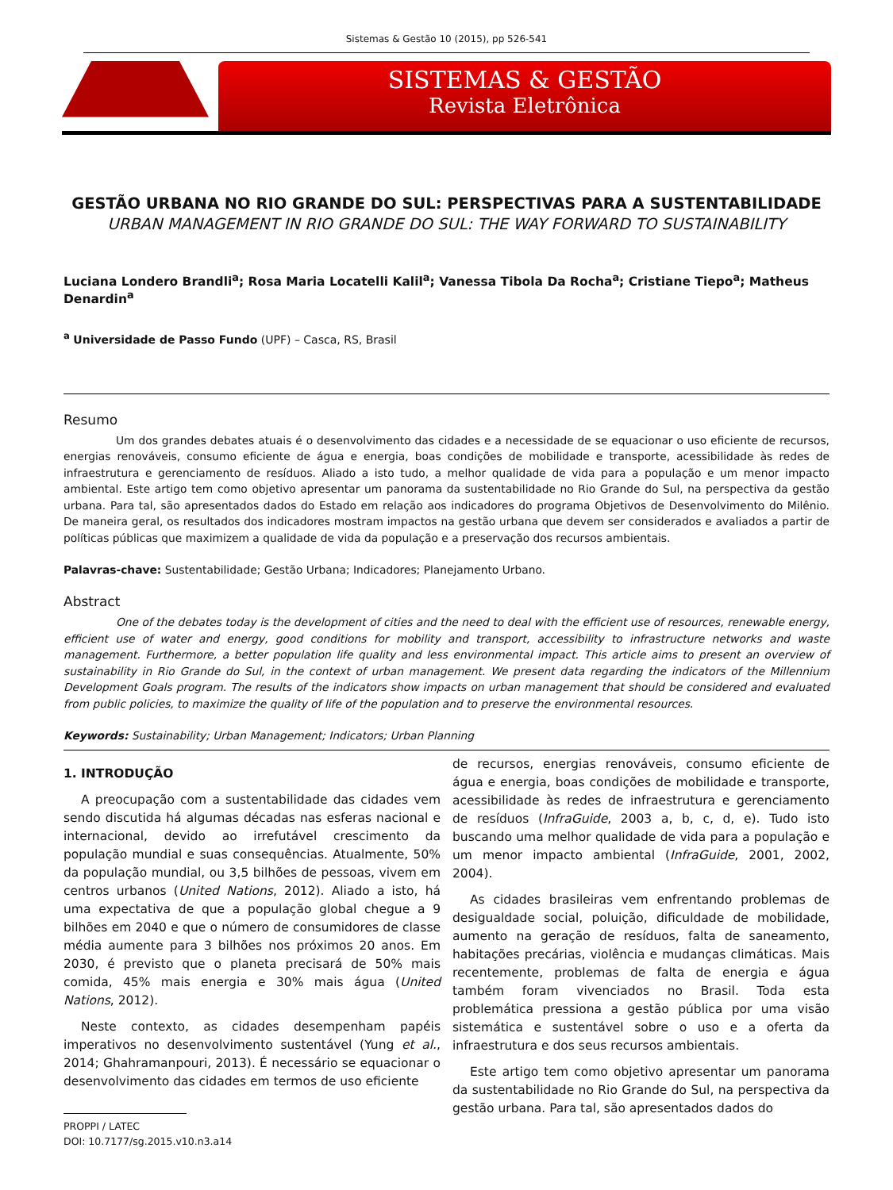Sistemas & Gestão 10 (2015), pp 526-541
SISTEMAS & GESTÃO
Revista Eletrônica
GESTÃO URBANA NO RIO GRANDE DO SUL: PERSPECTIVAS PARA A SUSTENTABILIDADE
URBAN MANAGEMENT IN RIO GRANDE DO SUL: THE WAY FORWARD TO SUSTAINABILITY
Luciana Londero Brandli<sup>a</sup>; Rosa Maria Locatelli Kalil<sup>a</sup>; Vanessa Tibola Da Rocha<sup>a</sup>; Cristiane Tiepo<sup>a</sup>; Matheus Denardin<sup>a</sup>
<sup>a</sup> Universidade de Passo Fundo (UPF) – Casca, RS, Brasil
Resumo
Um dos grandes debates atuais é o desenvolvimento das cidades e a necessidade de se equacionar o uso eficiente de recursos, energias renováveis, consumo eficiente de água e energia, boas condições de mobilidade e transporte, acessibilidade às redes de infraestrutura e gerenciamento de resíduos. Aliado a isto tudo, a melhor qualidade de vida para a população e um menor impacto ambiental. Este artigo tem como objetivo apresentar um panorama da sustentabilidade no Rio Grande do Sul, na perspectiva da gestão urbana. Para tal, são apresentados dados do Estado em relação aos indicadores do programa Objetivos de Desenvolvimento do Milênio. De maneira geral, os resultados dos indicadores mostram impactos na gestão urbana que devem ser considerados e avaliados a partir de políticas públicas que maximizem a qualidade de vida da população e a preservação dos recursos ambientais.
Palavras-chave: Sustentabilidade; Gestão Urbana; Indicadores; Planejamento Urbano.
Abstract
One of the debates today is the development of cities and the need to deal with the efficient use of resources, renewable energy, efficient use of water and energy, good conditions for mobility and transport, accessibility to infrastructure networks and waste management. Furthermore, a better population life quality and less environmental impact. This article aims to present an overview of sustainability in Rio Grande do Sul, in the context of urban management. We present data regarding the indicators of the Millennium Development Goals program. The results of the indicators show impacts on urban management that should be considered and evaluated from public policies, to maximize the quality of life of the population and to preserve the environmental resources.
Keywords: Sustainability; Urban Management; Indicators; Urban Planning
1. INTRODUÇÃO
A preocupação com a sustentabilidade das cidades vem sendo discutida há algumas décadas nas esferas nacional e internacional, devido ao irrefutável crescimento da população mundial e suas consequências. Atualmente, 50% da população mundial, ou 3,5 bilhões de pessoas, vivem em centros urbanos (United Nations, 2012). Aliado a isto, há uma expectativa de que a população global chegue a 9 bilhões em 2040 e que o número de consumidores de classe média aumente para 3 bilhões nos próximos 20 anos. Em 2030, é previsto que o planeta precisará de 50% mais comida, 45% mais energia e 30% mais água (United Nations, 2012).
Neste contexto, as cidades desempenham papéis imperativos no desenvolvimento sustentável (Yung et al., 2014; Ghahramanpouri, 2013). É necessário se equacionar o desenvolvimento das cidades em termos de uso eficiente
PROPPI / LATEC
DOI: 10.7177/sg.2015.v10.n3.a14
de recursos, energias renováveis, consumo eficiente de água e energia, boas condições de mobilidade e transporte, acessibilidade às redes de infraestrutura e gerenciamento de resíduos (InfraGuide, 2003 a, b, c, d, e). Tudo isto buscando uma melhor qualidade de vida para a população e um menor impacto ambiental (InfraGuide, 2001, 2002, 2004).
As cidades brasileiras vem enfrentando problemas de desigualdade social, poluição, dificuldade de mobilidade, aumento na geração de resíduos, falta de saneamento, habitações precárias, violência e mudanças climáticas. Mais recentemente, problemas de falta de energia e água também foram vivenciados no Brasil. Toda esta problemática pressiona a gestão pública por uma visão sistemática e sustentável sobre o uso e a oferta da infraestrutura e dos seus recursos ambientais.
Este artigo tem como objetivo apresentar um panorama da sustentabilidade no Rio Grande do Sul, na perspectiva da gestão urbana. Para tal, são apresentados dados do